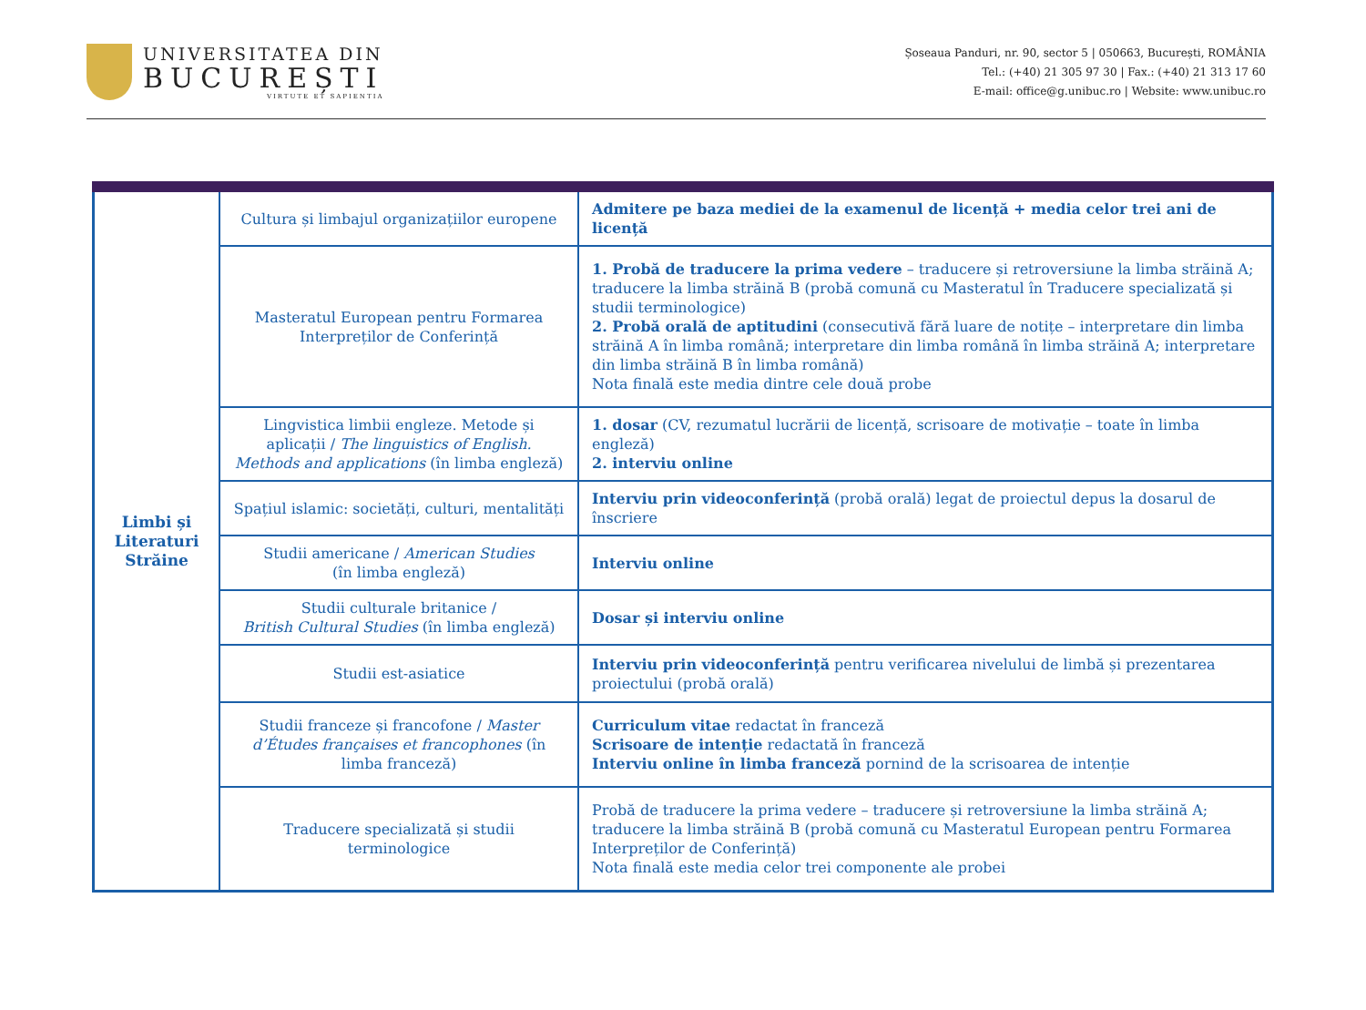UNIVERSITATEA DIN
BUCUREȘTI
VIRTUTE ET SAPIENTIA
Șoseaua Panduri, nr. 90, sector 5 | 050663, București, ROMÂNIA
Tel.: (+40) 21 305 97 30 | Fax.: (+40) 21 313 17 60
E-mail: office@g.unibuc.ro | Website: www.unibuc.ro
| Limbi și Literaturi Străine | Cultura și limbajul organizațiilor europene | Admitere pe baza mediei de la examenul de licență + media celor trei ani de licență |
| | Masteratul European pentru Formarea Interpreților de Conferință | 1. Probă de traducere la prima vedere – traducere și retroversiune la limba străină A; traducere la limba străină B (probă comună cu Masteratul în Traducere specializată și studii terminologice) 2. Probă orală de aptitudini (consecutivă fără luare de notițe – interpretare din limba străină A în limba română; interpretare din limba română în limba străină A; interpretare din limba străină B în limba română) Nota finală este media dintre cele două probe |
| | Lingvistica limbii engleze. Metode și aplicații / The linguistics of English. Methods and applications (în limba engleză) | 1. dosar (CV, rezumatul lucrării de licență, scrisoare de motivație – toate în limba engleză) 2. interviu online |
| | Spațiul islamic: societăți, culturi, mentalități | Interviu prin videoconferință (probă orală) legat de proiectul depus la dosarul de înscriere |
| | Studii americane / American Studies (în limba engleză) | Interviu online |
| | Studii culturale britanice / British Cultural Studies (în limba engleză) | Dosar și interviu online |
| | Studii est-asiatice | Interviu prin videoconferință pentru verificarea nivelului de limbă și prezentarea proiectului (probă orală) |
| | Studii franceze și francofone / Master d’Études françaises et francophones (în limba franceză) | Curriculum vitae redactat în franceză Scrisoare de intenție redactată în franceză Interviu online în limba franceză pornind de la scrisoarea de intenție |
| | Traducere specializată și studii terminologice | Probă de traducere la prima vedere – traducere și retroversiune la limba străină A; traducere la limba străină B (probă comună cu Masteratul European pentru Formarea Interpreților de Conferință) Nota finală este media celor trei componente ale probei |